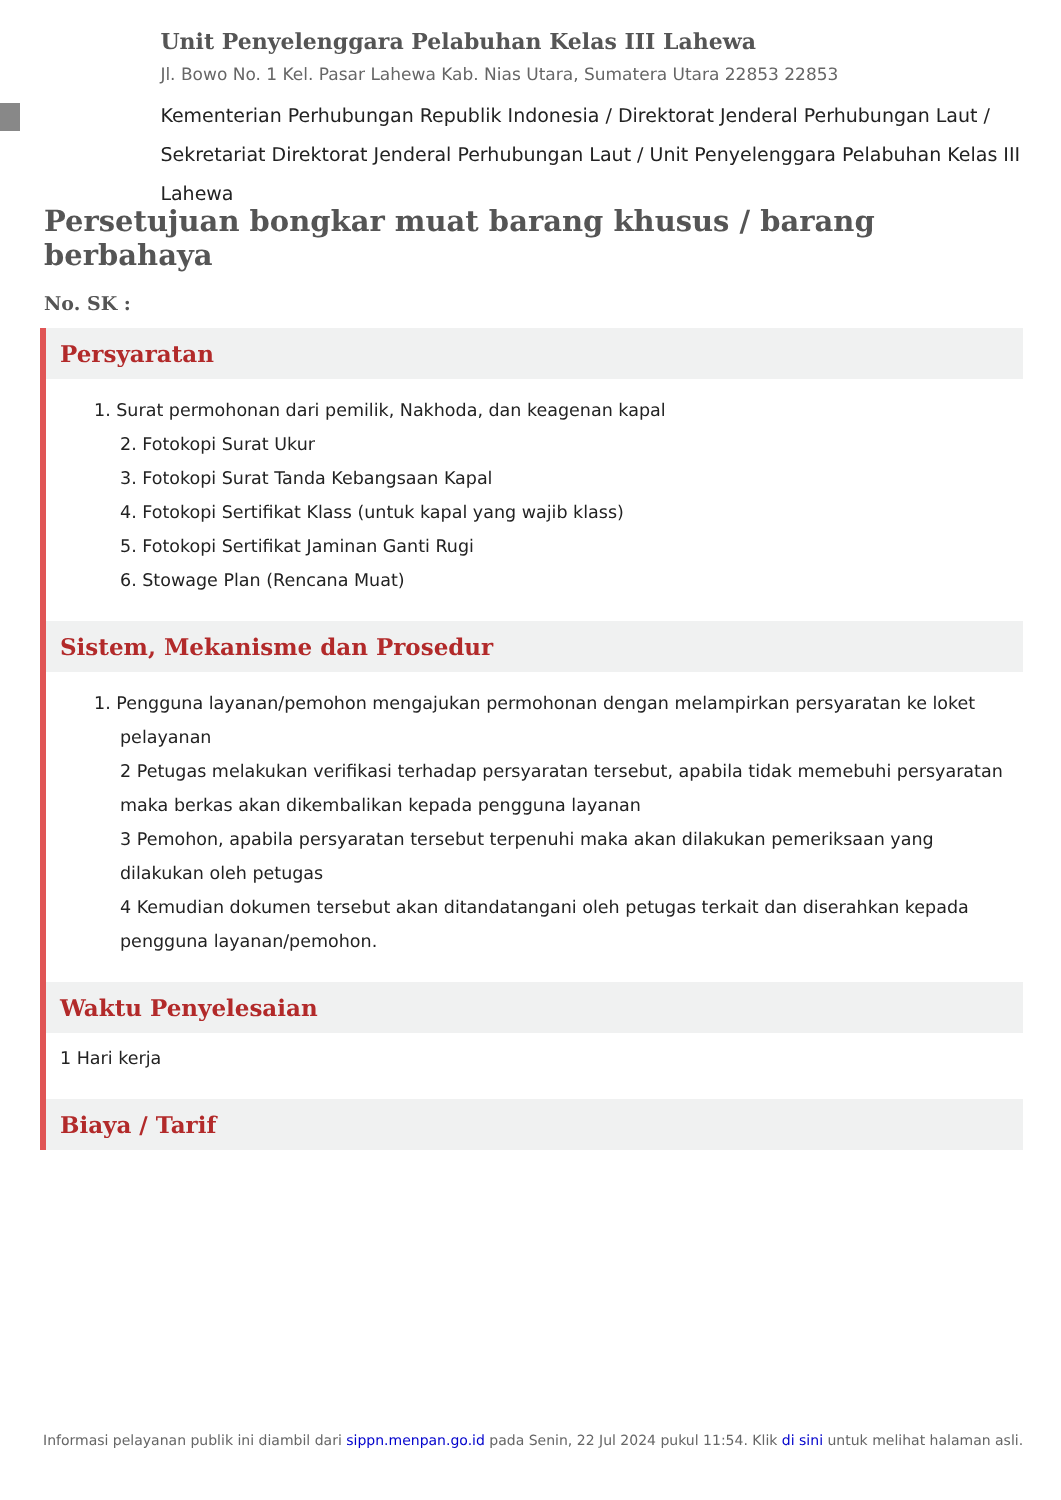Unit Penyelenggara Pelabuhan Kelas III Lahewa
Jl. Bowo No. 1 Kel. Pasar Lahewa Kab. Nias Utara, Sumatera Utara 22853 22853
Kementerian Perhubungan Republik Indonesia / Direktorat Jenderal Perhubungan Laut / Sekretariat Direktorat Jenderal Perhubungan Laut / Unit Penyelenggara Pelabuhan Kelas III Lahewa
Persetujuan bongkar muat barang khusus / barang berbahaya
No. SK :
Persyaratan
1. Surat permohonan dari pemilik, Nakhoda, dan keagenan kapal
2. Fotokopi Surat Ukur
3. Fotokopi Surat Tanda Kebangsaan Kapal
4. Fotokopi Sertifikat Klass (untuk kapal yang wajib klass)
5. Fotokopi Sertifikat Jaminan Ganti Rugi
6. Stowage Plan (Rencana Muat)
Sistem, Mekanisme dan Prosedur
1. Pengguna layanan/pemohon mengajukan permohonan dengan melampirkan persyaratan ke loket pelayanan
2 Petugas melakukan verifikasi terhadap persyaratan tersebut, apabila tidak memebuhi persyaratan maka berkas akan dikembalikan kepada pengguna layanan
3 Pemohon, apabila persyaratan tersebut terpenuhi maka akan dilakukan pemeriksaan yang dilakukan oleh petugas
4 Kemudian dokumen tersebut akan ditandatangani oleh petugas terkait dan diserahkan kepada pengguna layanan/pemohon.
Waktu Penyelesaian
1 Hari kerja
Biaya / Tarif
Informasi pelayanan publik ini diambil dari sippn.menpan.go.id pada Senin, 22 Jul 2024 pukul 11:54. Klik di sini untuk melihat halaman asli.